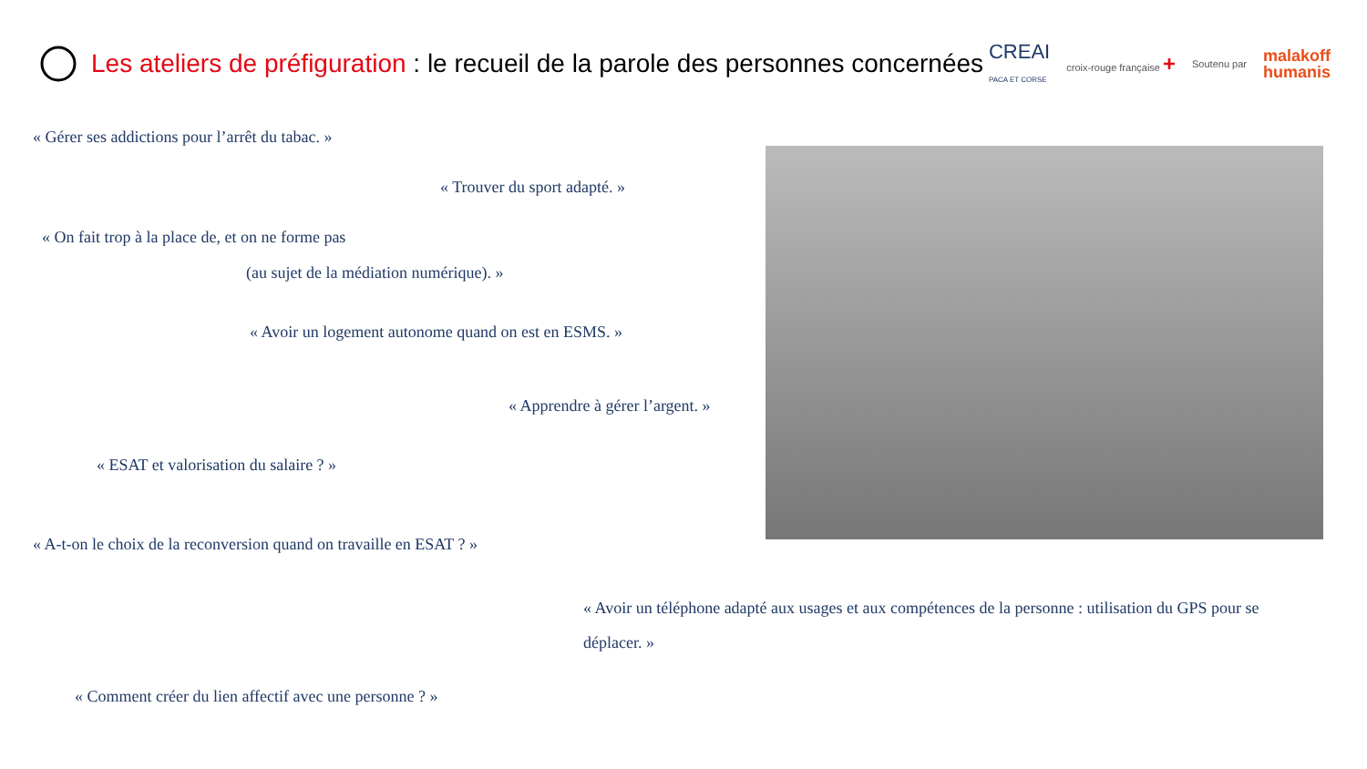Les ateliers de préfiguration : le recueil de la parole des personnes concernées
CREAI
PACA ET CORSE
croix-rouge française +
Soutenu par
malakoff
humanis
« Gérer ses addictions pour l’arrêt du tabac. »
« Trouver du sport adapté. »
« On fait trop à la place de, et on ne forme pas
(au sujet de la médiation numérique). »
« Avoir un logement autonome quand on est en ESMS. »
« Apprendre à gérer l’argent. »
« ESAT et valorisation du salaire ? »
« A-t-on le choix de la reconversion quand on travaille en ESAT ? »
« Avoir un téléphone adapté aux usages et aux compétences de la personne : utilisation du GPS pour se déplacer. »
« Comment créer du lien affectif avec une personne ? »